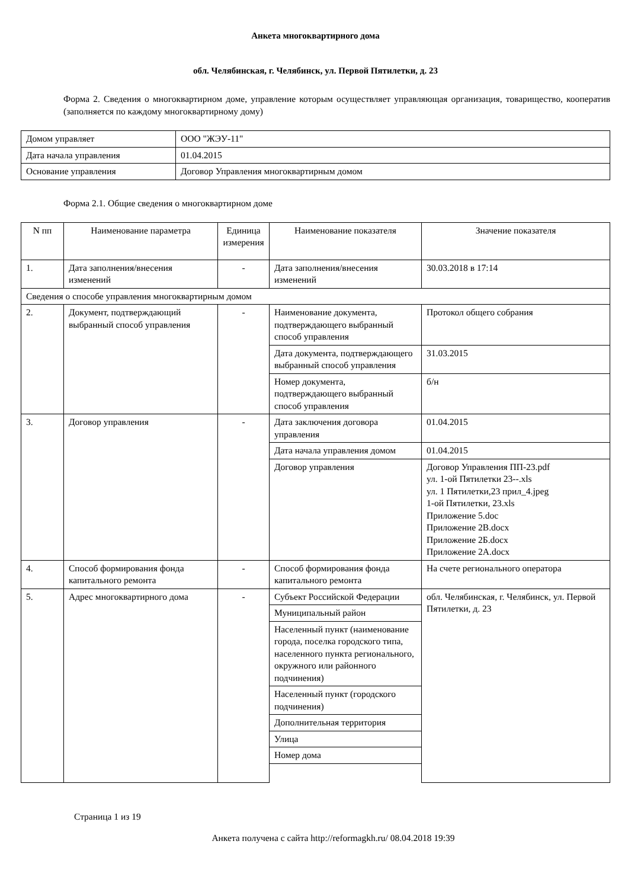Анкета многоквартирного дома
обл. Челябинская, г. Челябинск, ул. Первой Пятилетки, д. 23
Форма 2. Сведения о многоквартирном доме, управление которым осуществляет управляющая организация, товарищество, кооператив (заполняется по каждому многоквартирному дому)
| Домом управляет | ООО "ЖЭУ-11" |
| Дата начала управления | 01.04.2015 |
| Основание управления | Договор Управления многоквартирным домом |
Форма 2.1. Общие сведения о многоквартирном доме
| N пп | Наименование параметра | Единица измерения | Наименование показателя | Значение показателя |
| --- | --- | --- | --- | --- |
| 1. | Дата заполнения/внесения изменений | - | Дата заполнения/внесения изменений | 30.03.2018 в 17:14 |
| Сведения о способе управления многоквартирным домом | | | | |
| 2. | Документ, подтверждающий выбранный способ управления | - | Наименование документа, подтверждающего выбранный способ управления | Протокол общего собрания |
| | | | Дата документа, подтверждающего выбранный способ управления | 31.03.2015 |
| | | | Номер документа, подтверждающего выбранный способ управления | б/н |
| 3. | Договор управления | - | Дата заключения договора управления | 01.04.2015 |
| | | | Дата начала управления домом | 01.04.2015 |
| | | | Договор управления | Договор Управления ПП-23.pdf ул. 1-ой Пятилетки 23--.xls ул. 1 Пятилетки,23 прил_4.jpeg 1-ой Пятилетки, 23.xls Приложение 5.doc Приложение 2В.docx Приложение 2Б.docx Приложение 2А.docx |
| 4. | Способ формирования фонда капитального ремонта | - | Способ формирования фонда капитального ремонта | На счете регионального оператора |
| 5. | Адрес многоквартирного дома | - | Субъект Российской Федерации | обл. Челябинская, г. Челябинск, ул. Первой Пятилетки, д. 23 |
| | | | Муниципальный район | |
| | | | Населенный пункт (наименование города, поселка городского типа, населенного пункта регионального, окружного или районного подчинения) | |
| | | | Населенный пункт (городского подчинения) | |
| | | | Дополнительная территория | |
| | | | Улица | |
| | | | Номер дома | |
Страница 1 из 19
Анкета получена с сайта http://reformagkh.ru/ 08.04.2018 19:39